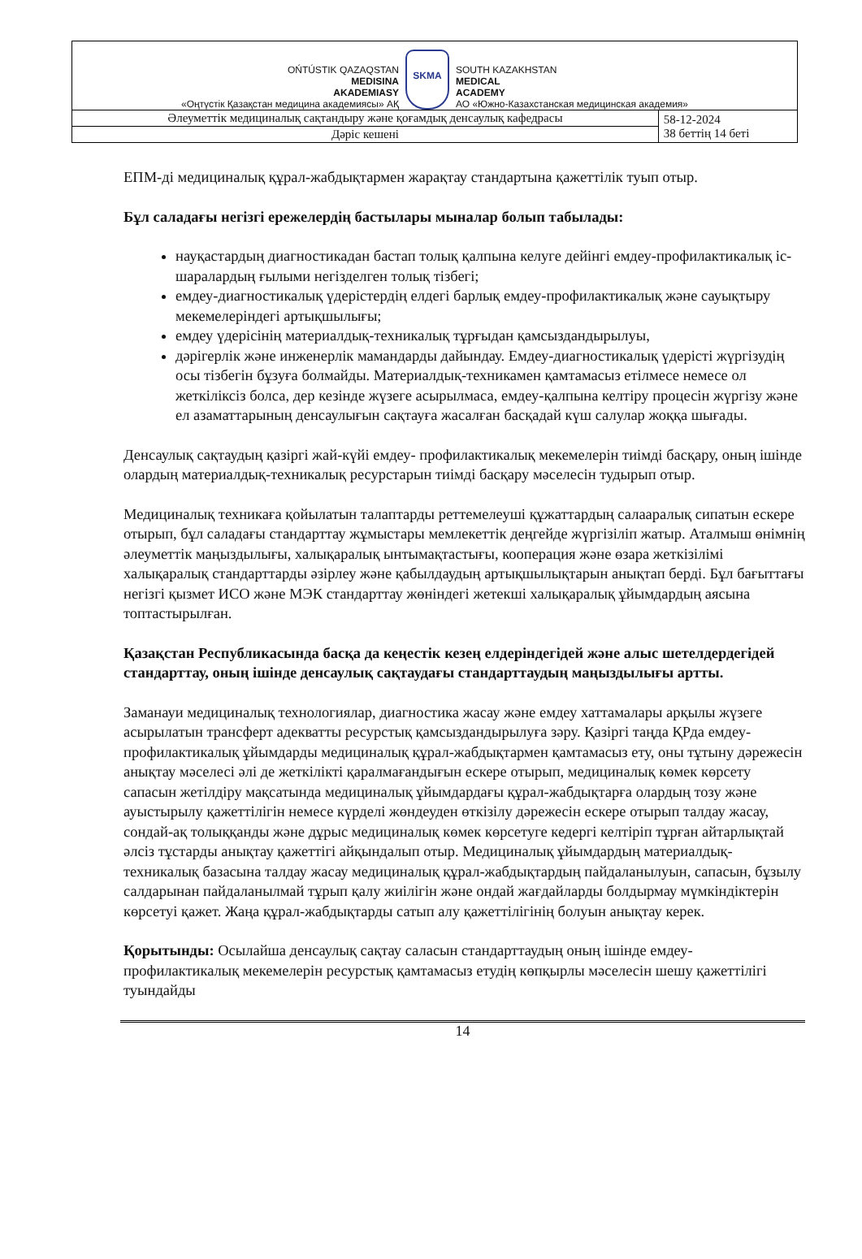OŃTÚSTIK QAZAQSTAN
MEDISINA
AKADEMIASY
«Оңтүстік Қазақстан медицина академиясы» АҚ
SKMA
SOUTH KAZAKHSTAN
MEDICAL
ACADEMY
АО «Южно-Казахстанская медицинская академия»
| Әлеуметтік медициналық сақтандыру және қоғамдық денсаулық кафедрасы | 58-12-2024 38 беттің 14 беті |
| Дәріс кешені | |
ЕПМ-ді медициналық құрал-жабдықтармен жарақтау стандартына қажеттілік туып отыр.
Бұл саладағы негізгі ережелердің бастылары мыналар болып табылады:
науқастардың диагностикадан бастап толық қалпына келуге дейінгі емдеу-профилактикалық іс-шаралардың ғылыми негізделген толық тізбегі;
емдеу-диагностикалық үдерістердің елдегі барлық емдеу-профилактикалық және сауықтыру мекемелеріндегі артықшылығы;
емдеу үдерісінің материалдық-техникалық тұрғыдан қамсыздандырылуы,
дәрігерлік және инженерлік мамандарды дайындау. Емдеу-диагностикалық үдерісті жүргізудің осы тізбегін бұзуға болмайды. Материалдық-техникамен қамтамасыз етілмесе немесе ол жеткіліксіз болса, дер кезінде жүзеге асырылмаса, емдеу-қалпына келтіру процесін жүргізу және ел азаматтарының денсаулығын сақтауға жасалған басқадай күш салулар жоққа шығады.
Денсаулық сақтаудың қазіргі жай-күйі емдеу- профилактикалық мекемелерін тиімді басқару, оның ішінде олардың материалдық-техникалық ресурстарын тиімді басқару мәселесін тудырып отыр.
Медициналық техникаға қойылатын талаптарды реттемелеуші құжаттардың салааралық сипатын ескере отырып, бұл саладағы стандарттау жұмыстары мемлекеттік деңгейде жүргізіліп жатыр. Аталмыш өнімнің әлеуметтік маңыздылығы, халықаралық ынтымақтастығы, кооперация және өзара жеткізілімі халықаралық стандарттарды әзірлеу және қабылдаудың артықшылықтарын анықтап берді. Бұл бағыттағы негізгі қызмет ИСО және МЭК стандарттау жөніндегі жетекші халықаралық ұйымдардың аясына топтастырылған.
Қазақстан Республикасында басқа да кеңестік кезең елдеріндегідей және алыс шетелдердегідей стандарттау, оның ішінде денсаулық сақтаудағы стандарттаудың маңыздылығы артты.
Заманауи медициналық технологиялар, диагностика жасау және емдеу хаттамалары арқылы жүзеге асырылатын трансферт адекватты ресурстық қамсыздандырылуға зәру. Қазіргі таңда ҚРда емдеу-профилактикалық ұйымдарды медициналық құрал-жабдықтармен қамтамасыз ету, оны тұтыну дәрежесін анықтау мәселесі әлі де жеткілікті қаралмағандығын ескере отырып, медициналық көмек көрсету сапасын жетілдіру мақсатында медициналық ұйымдардағы құрал-жабдықтарға олардың тозу және ауыстырылу қажеттілігін немесе күрделі жөндеуден өткізілу дәрежесін ескере отырып талдау жасау, сондай-ақ толыққанды және дұрыс медициналық көмек көрсетуге кедергі келтіріп тұрған айтарлықтай әлсіз тұстарды анықтау қажеттігі айқындалып отыр. Медициналық ұйымдардың материалдық-техникалық базасына талдау жасау медициналық құрал-жабдықтардың пайдаланылуын, сапасын, бұзылу салдарынан пайдаланылмай тұрып қалу жиілігін және ондай жағдайларды болдырмау мүмкіндіктерін көрсетуі қажет. Жаңа құрал-жабдықтарды сатып алу қажеттілігінің болуын анықтау керек.
Қорытынды: Осылайша денсаулық сақтау саласын стандарттаудың оның ішінде емдеу-профилактикалық мекемелерін ресурстық қамтамасыз етудің көпқырлы мәселесін шешу қажеттілігі туындайды
14